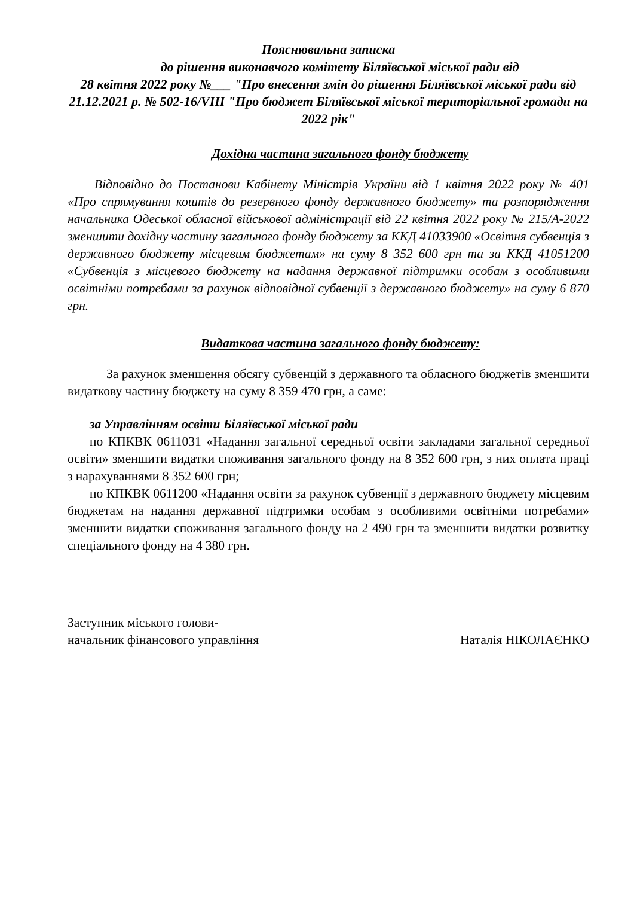Пояснювальна записка
до рішення виконавчого комітету Біляївської міської ради від
28 квітня 2022 року №___ "Про внесення змін до рішення Біляївської міської ради від 21.12.2021 р. № 502-16/VIII "Про бюджет Біляївської міської територіальної громади на 2022 рік"
Дохідна частина загального фонду бюджету
Відповідно до Постанови Кабінету Міністрів України від 1 квітня 2022 року № 401 «Про спрямування коштів до резервного фонду державного бюджету» та розпорядження начальника Одеської обласної військової адміністрації від 22 квітня 2022 року № 215/А-2022 зменшити дохідну частину загального фонду бюджету за ККД 41033900 «Освітня субвенція з державного бюджету місцевим бюджетам» на суму 8 352 600 грн та за ККД 41051200 «Субвенція з місцевого бюджету на надання державної підтримки особам з особливими освітніми потребами за рахунок відповідної субвенції з державного бюджету» на суму 6 870 грн.
Видаткова частина загального фонду бюджету:
За рахунок зменшення обсягу субвенцій з державного та обласного бюджетів зменшити видаткову частину бюджету на суму 8 359 470 грн, а саме:
за Управлінням освіти Біляївської міської ради
по КПКВК 0611031 «Надання загальної середньої освіти закладами загальної середньої освіти» зменшити видатки споживання загального фонду на 8 352 600 грн, з них оплата праці з нарахуваннями 8 352 600 грн;
по КПКВК 0611200 «Надання освіти за рахунок субвенції з державного бюджету місцевим бюджетам на надання державної підтримки особам з особливими освітніми потребами» зменшити видатки споживання загального фонду на 2 490 грн та зменшити видатки розвитку спеціального фонду на 4 380 грн.
Заступник міського голови-
начальник фінансового управління
Наталія НІКОЛАЄНКО